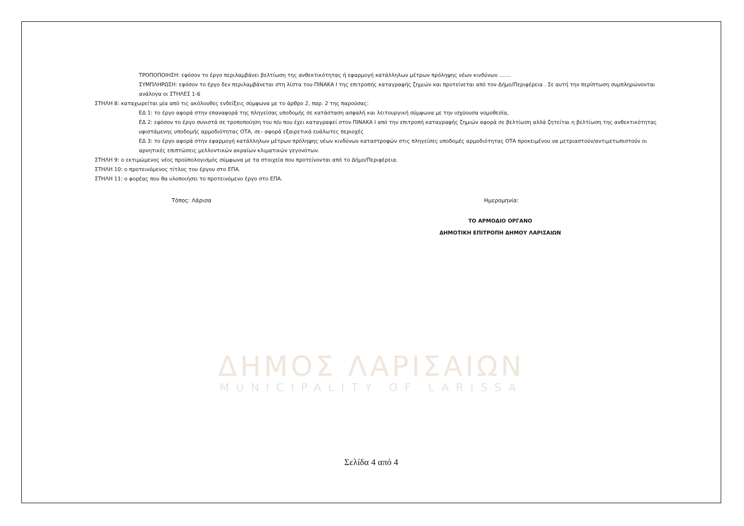ΤΡΟΠΟΠΟΙΗΣΗ: εφόσον το έργο περιλαμβάνει βελτίωση της ανθεκτικότητας ή εφαρμογή κατάλληλων μέτρων πρόληψης νέων κινδύνων .......
ΣΥΜΠΛΗΡΩΣΗ: εφόσον το έργο δεν περιλαμβάνεται στη λίστα του ΠΙΝΑΚΑ Ι της επιτροπής καταγραφής ζημιών και προτείνεται από τον Δήμο/Περιφέρεια . Σε αυτή την περίπτωση συμπληρώνονται ανάλογα οι ΣΤΗΛΕΣ 1-6
ΣΤΗΛΗ 8: καταχωρείται μία από τις ακόλουθες ενδείξεις σύμφωνα με το άρθρο 2, παρ. 2 της παρούσας:
ΕΔ 1: το έργο αφορά στην επαναφορά της πληγείσας υποδομής σε κατάσταση ασφαλή και λειτουργική σύμφωνα με την ισχύουσα νομοθεσία,
ΕΔ 2: εφόσον το έργο συνιστά σε τροποποίηση του π/υ που έχει καταγραφεί στον ΠΙΝΑΚΑ Ι από την επιτροπή καταγραφής ζημιών αφορά σε βελτίωση αλλά ζητείται η βελτίωση της ανθεκτικότητας υφιστάμενης υποδομής αρμοδιότητας ΟΤΑ, σε– αφορά εξαιρετικά ευάλωτες περιοχές
ΕΔ 3: το έργο αφορά στην εφαρμογή κατάλληλων μέτρων πρόληψης νέων κινδύνων καταστροφών στις πληγείσες υποδομές αρμοδιότητας ΟΤΑ προκειμένου να μετριαστούν/αντιμετωπιστούν οι αρνητικές επιπτώσεις μελλοντικών ακραίων κλιματικών γεγονότων.
ΣΤΗΛΗ 9: ο εκτιμώμενος νέος προϋπολογισμός σύμφωνα με τα στοιχεία που προτείνονται από το Δήμο/Περιφέρεια.
ΣΤΗΛΗ 10: ο προτεινόμενος τίτλος του έργου στο ΕΠΑ.
ΣΤΗΛΗ 11: ο φορέας που θα υλοποιήσει το προτεινόμενο έργο στο ΕΠΑ.
Τόπος: Λάρισα Ημερομηνία:
ΤΟ ΑΡΜΟΔΙΟ ΟΡΓΑΝΟ
ΔΗΜΟΤΙΚΗ ΕΠΙΤΡΟΠΗ ΔΗΜΟΥ ΛΑΡΙΣΑΙΩΝ
ΔΗΜΟΣ ΛΑΡΙΣΑΙΩΝ
MUNICIPALITY OF LARISSA
Σελίδα 4 από 4